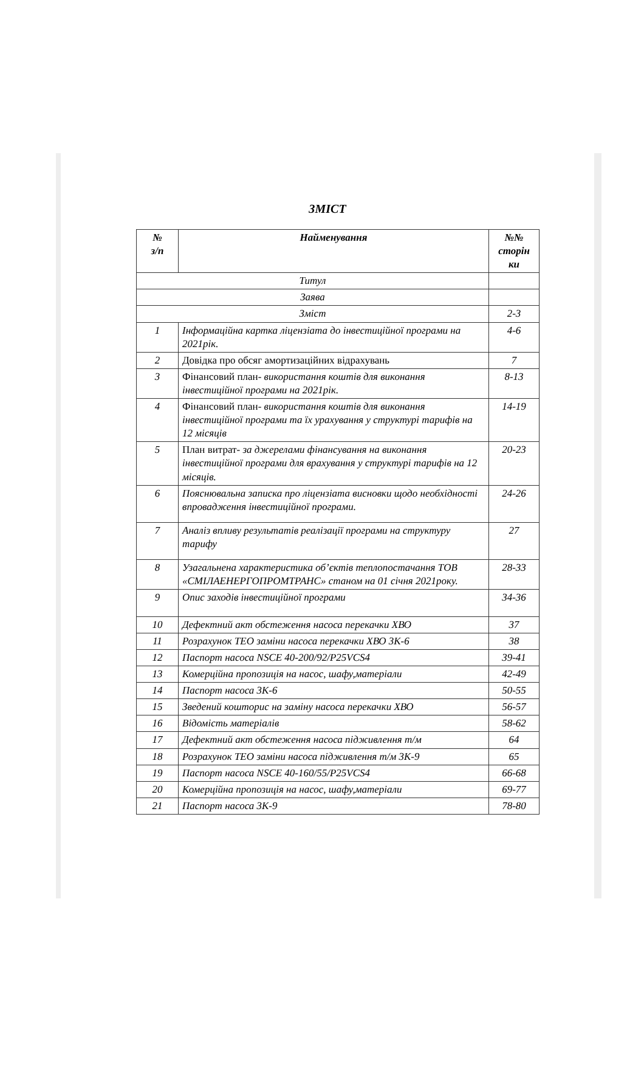ЗМІСТ
| № з/п | Найменування | №№ сторін ки |
| --- | --- | --- |
| Титул | | |
| Заява | | |
| Зміст | | 2-3 |
| 1 | Інформаційна картка ліцензіата до інвестиційної програми на 2021рік. | 4-6 |
| 2 | Довідка про обсяг амортизаційних відрахувань | 7 |
| 3 | Фінансовий план- використання коштів для виконання інвестиційної програми на 2021рік. | 8-13 |
| 4 | Фінансовий план- використання коштів для виконання інвестиційної програми та їх урахування у структурі тарифів на 12 місяців | 14-19 |
| 5 | План витрат- за джерелами фінансування на виконання інвестиційної програми для врахування у структурі тарифів на 12 місяців. | 20-23 |
| 6 | Пояснювальна записка про ліцензіата висновки щодо необхідності впровадження інвестиційної програми. | 24-26 |
| 7 | Аналіз впливу результатів реалізації програми на структуру тарифу | 27 |
| 8 | Узагальнена характеристика об’єктів теплопостачання ТОВ «СМІЛАЕНЕРГОПРОМТРАНС» станом на 01 січня 2021року. | 28-33 |
| 9 | Опис заходів інвестиційної програми | 34-36 |
| 10 | Дефектний акт обстеження насоса перекачки ХВО | 37 |
| 11 | Розрахунок ТЕО заміни насоса перекачки ХВО 3К-6 | 38 |
| 12 | Паспорт насоса NSCE 40-200/92/P25VCS4 | 39-41 |
| 13 | Комерційна пропозиція на насос, шафу,матеріали | 42-49 |
| 14 | Паспорт насоса 3К-6 | 50-55 |
| 15 | Зведений кошторис на заміну насоса перекачки ХВО | 56-57 |
| 16 | Відомість матеріалів | 58-62 |
| 17 | Дефектний акт обстеження насоса підживлення т/м | 64 |
| 18 | Розрахунок ТЕО заміни насоса підживлення т/м 3К-9 | 65 |
| 19 | Паспорт насоса NSCE 40-160/55/P25VCS4 | 66-68 |
| 20 | Комерційна пропозиція на насос, шафу,матеріали | 69-77 |
| 21 | Паспорт насоса 3К-9 | 78-80 |